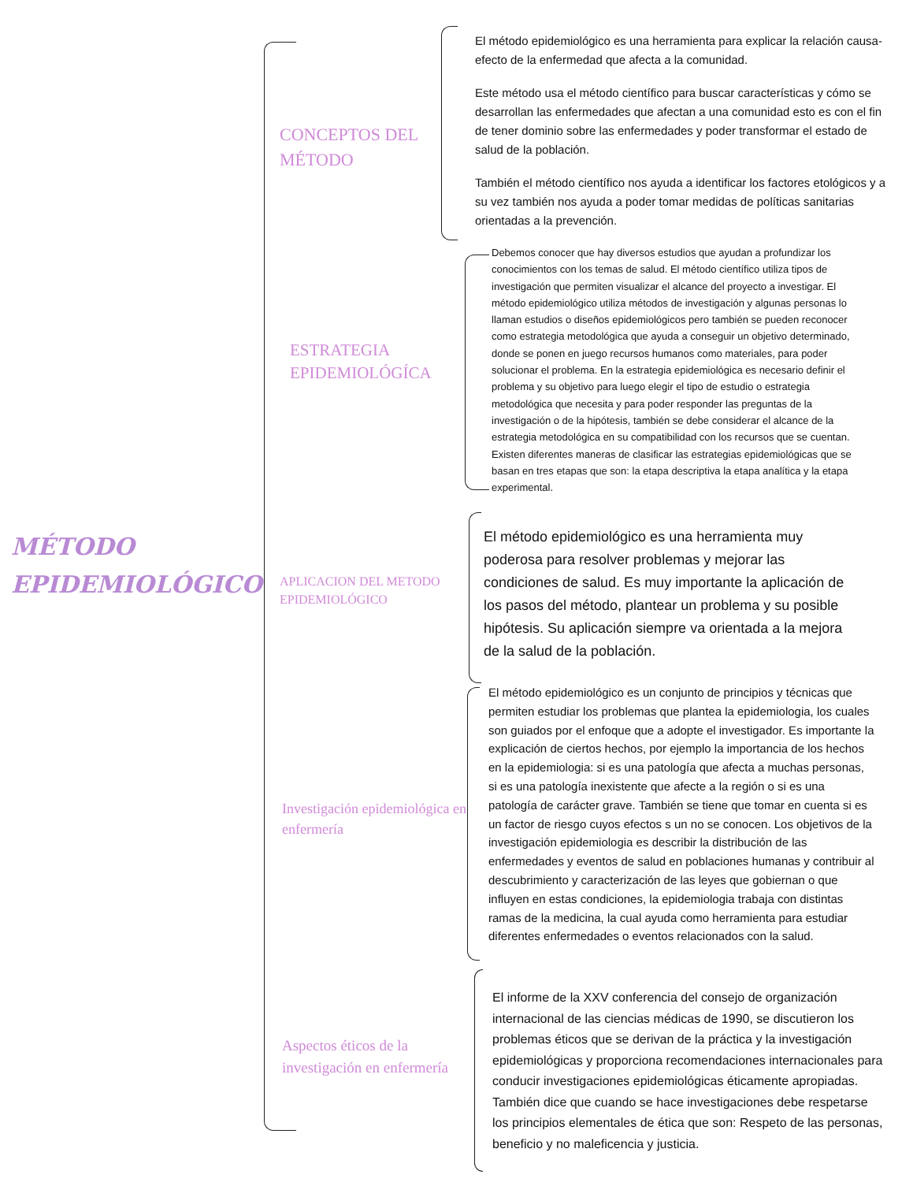MÉTODO
EPIDEMIOLÓGICO
CONCEPTOS DEL MÉTODO
El método epidemiológico es una herramienta para explicar la relación causa-efecto de la enfermedad que afecta a la comunidad.
Este método usa el método científico para buscar características y cómo se desarrollan las enfermedades que afectan a una comunidad esto es con el fin de tener dominio sobre las enfermedades y poder transformar el estado de salud de la población.
También el método científico nos ayuda a identificar los factores etológicos y a su vez también nos ayuda a poder tomar medidas de políticas sanitarias orientadas a la prevención.
ESTRATEGIA EPIDEMIOLÓGÍCA
Debemos conocer que hay diversos estudios que ayudan a profundizar los conocimientos con los temas de salud. El método científico utiliza tipos de investigación que permiten visualizar el alcance del proyecto a investigar. El método epidemiológico utiliza métodos de investigación y algunas personas lo llaman estudios o diseños epidemiológicos pero también se pueden reconocer como estrategia metodológica que ayuda a conseguir un objetivo determinado, donde se ponen en juego recursos humanos como materiales, para poder solucionar el problema. En la estrategia epidemiológica es necesario definir el problema y su objetivo para luego elegir el tipo de estudio o estrategia metodológica que necesita y para poder responder las preguntas de la investigación o de la hipótesis, también se debe considerar el alcance de la estrategia metodológica en su compatibilidad con los recursos que se cuentan. Existen diferentes maneras de clasificar las estrategias epidemiológicas que se basan en tres etapas que son: la etapa descriptiva la etapa analítica y la etapa experimental.
APLICACION DEL METODO EPIDEMIOLÓGICO
El método epidemiológico es una herramienta muy poderosa para resolver problemas y mejorar las condiciones de salud. Es muy importante la aplicación de los pasos del método, plantear un problema y su posible hipótesis. Su aplicación siempre va orientada a la mejora de la salud de la población.
Investigación epidemiológica en enfermería
El método epidemiológico es un conjunto de principios y técnicas que permiten estudiar los problemas que plantea la epidemiologia, los cuales son guiados por el enfoque que a adopte el investigador. Es importante la explicación de ciertos hechos, por ejemplo la importancia de los hechos en la epidemiologia: si es una patología que afecta a muchas personas, si es una patología inexistente que afecte a la región o si es una patología de carácter grave. También se tiene que tomar en cuenta si es un factor de riesgo cuyos efectos s un no se conocen. Los objetivos de la investigación epidemiologia es describir la distribución de las enfermedades y eventos de salud en poblaciones humanas y contribuir al descubrimiento y caracterización de las leyes que gobiernan o que influyen en estas condiciones, la epidemiologia trabaja con distintas ramas de la medicina, la cual ayuda como herramienta para estudiar diferentes enfermedades o eventos relacionados con la salud.
Aspectos éticos de la investigación en enfermería
El informe de la XXV conferencia del consejo de organización internacional de las ciencias médicas de 1990, se discutieron los problemas éticos que se derivan de la práctica y la investigación epidemiológicas y proporciona recomendaciones internacionales para conducir investigaciones epidemiológicas éticamente apropiadas. También dice que cuando se hace investigaciones debe respetarse los principios elementales de ética que son: Respeto de las personas, beneficio y no maleficencia y justicia.